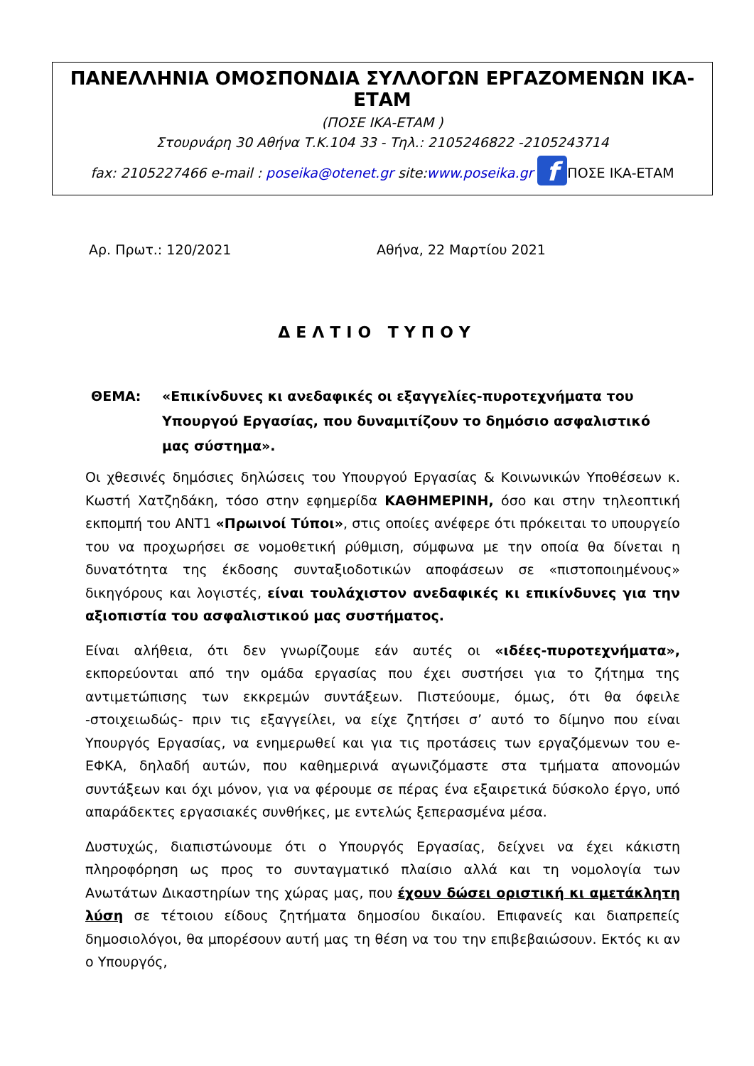ΠΑΝΕΛΛΗΝΙΑ ΟΜΟΣΠΟΝΔΙΑ ΣΥΛΛΟΓΩΝ ΕΡΓΑΖΟΜΕΝΩΝ ΙΚΑ- ΕΤΑΜ
(ΠΟΣΕ ΙΚΑ-ΕΤΑΜ )
Στουρνάρη 30 Αθήνα Τ.Κ.104 33 - Τηλ.: 2105246822 -2105243714
fax: 2105227466 e-mail : poseika@otenet.gr site:www.poseika.gr f ΠΟΣΕ ΙΚΑ-ΕΤΑΜ
Αρ. Πρωτ.: 120/2021 Αθήνα, 22 Μαρτίου 2021
ΔΕΛΤΙΟ ΤΥΠΟΥ
ΘΕΜΑ: «Επικίνδυνες κι ανεδαφικές οι εξαγγελίες-πυροτεχνήματα του Υπουργού Εργασίας, που δυναμιτίζουν το δημόσιο ασφαλιστικό μας σύστημα».
Οι χθεσινές δημόσιες δηλώσεις του Υπουργού Εργασίας & Κοινωνικών Υποθέσεων κ. Κωστή Χατζηδάκη, τόσο στην εφημερίδα ΚΑΘΗΜΕΡΙΝΗ, όσο και στην τηλεοπτική εκπομπή του ΑΝΤ1 «Πρωινοί Τύποι», στις οποίες ανέφερε ότι πρόκειται το υπουργείο του να προχωρήσει σε νομοθετική ρύθμιση, σύμφωνα με την οποία θα δίνεται η δυνατότητα της έκδοσης συνταξιοδοτικών αποφάσεων σε «πιστοποιημένους» δικηγόρους και λογιστές, είναι τουλάχιστον ανεδαφικές κι επικίνδυνες για την αξιοπιστία του ασφαλιστικού μας συστήματος.
Είναι αλήθεια, ότι δεν γνωρίζουμε εάν αυτές οι «ιδέες-πυροτεχνήματα», εκπορεύονται από την ομάδα εργασίας που έχει συστήσει για το ζήτημα της αντιμετώπισης των εκκρεμών συντάξεων. Πιστεύουμε, όμως, ότι θα όφειλε -στοιχειωδώς- πριν τις εξαγγείλει, να είχε ζητήσει σ’ αυτό το δίμηνο που είναι Υπουργός Εργασίας, να ενημερωθεί και για τις προτάσεις των εργαζόμενων του e-ΕΦΚΑ, δηλαδή αυτών, που καθημερινά αγωνιζόμαστε στα τμήματα απονομών συντάξεων και όχι μόνον, για να φέρουμε σε πέρας ένα εξαιρετικά δύσκολο έργο, υπό απαράδεκτες εργασιακές συνθήκες, με εντελώς ξεπερασμένα μέσα.
Δυστυχώς, διαπιστώνουμε ότι ο Υπουργός Εργασίας, δείχνει να έχει κάκιστη πληροφόρηση ως προς το συνταγματικό πλαίσιο αλλά και τη νομολογία των Ανωτάτων Δικαστηρίων της χώρας μας, που έχουν δώσει οριστική κι αμετάκλητη λύση σε τέτοιου είδους ζητήματα δημοσίου δικαίου. Επιφανείς και διαπρεπείς δημοσιολόγοι, θα μπορέσουν αυτή μας τη θέση να του την επιβεβαιώσουν. Εκτός κι αν ο Υπουργός,